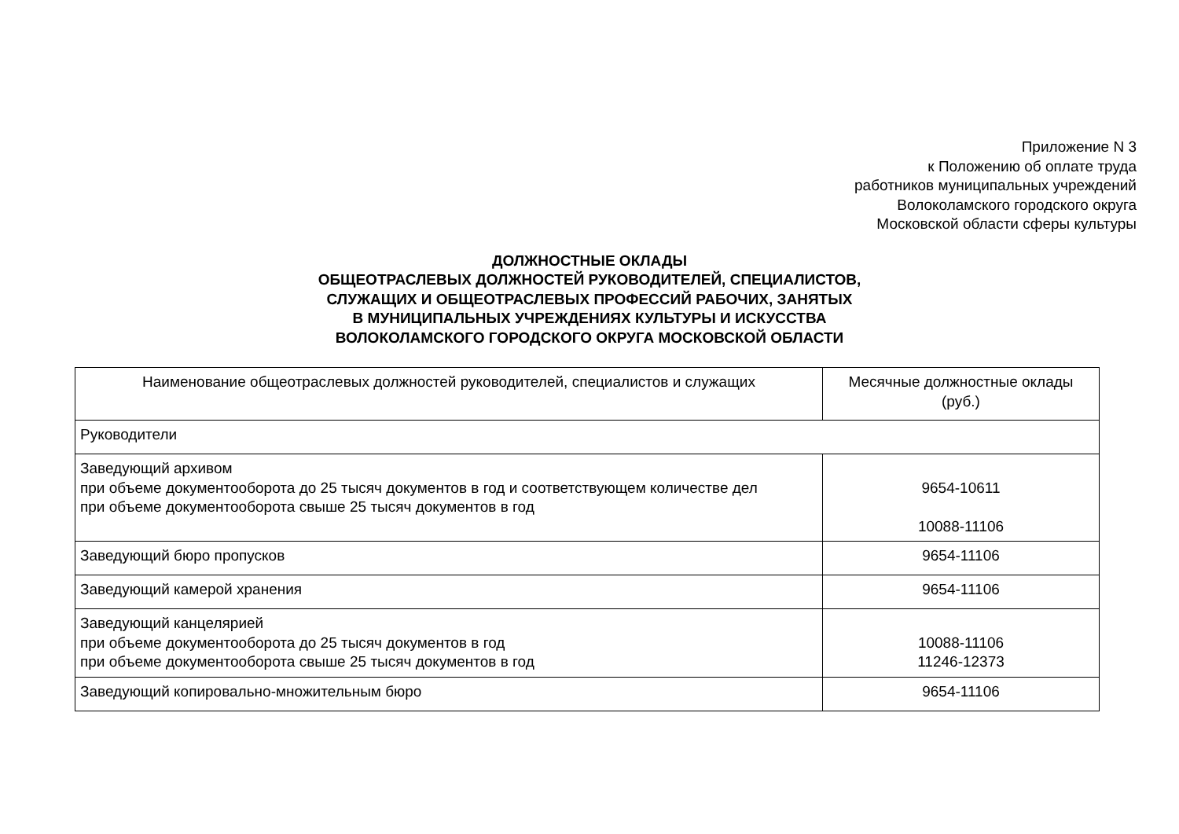Приложение N 3
к Положению об оплате труда
работников муниципальных учреждений
Волоколамского городского округа
Московской области сферы культуры
ДОЛЖНОСТНЫЕ ОКЛАДЫ
ОБЩЕОТРАСЛЕВЫХ ДОЛЖНОСТЕЙ РУКОВОДИТЕЛЕЙ, СПЕЦИАЛИСТОВ,
СЛУЖАЩИХ И ОБЩЕОТРАСЛЕВЫХ ПРОФЕССИЙ РАБОЧИХ, ЗАНЯТЫХ
В МУНИЦИПАЛЬНЫХ УЧРЕЖДЕНИЯХ КУЛЬТУРЫ И ИСКУССТВА
ВОЛОКОЛАМСКОГО ГОРОДСКОГО ОКРУГА МОСКОВСКОЙ ОБЛАСТИ
| Наименование общеотраслевых должностей руководителей, специалистов и служащих | Месячные должностные оклады (руб.) |
| --- | --- |
| Руководители | |
| Заведующий архивом при объеме документооборота до 25 тысяч документов в год и соответствующем количестве дел при объеме документооборота свыше 25 тысяч документов в год | 9654-10611 10088-11106 |
| Заведующий бюро пропусков | 9654-11106 |
| Заведующий камерой хранения | 9654-11106 |
| Заведующий канцелярией при объеме документооборота до 25 тысяч документов в год при объеме документооборота свыше 25 тысяч документов в год | 10088-11106 11246-12373 |
| Заведующий копировально-множительным бюро | 9654-11106 |